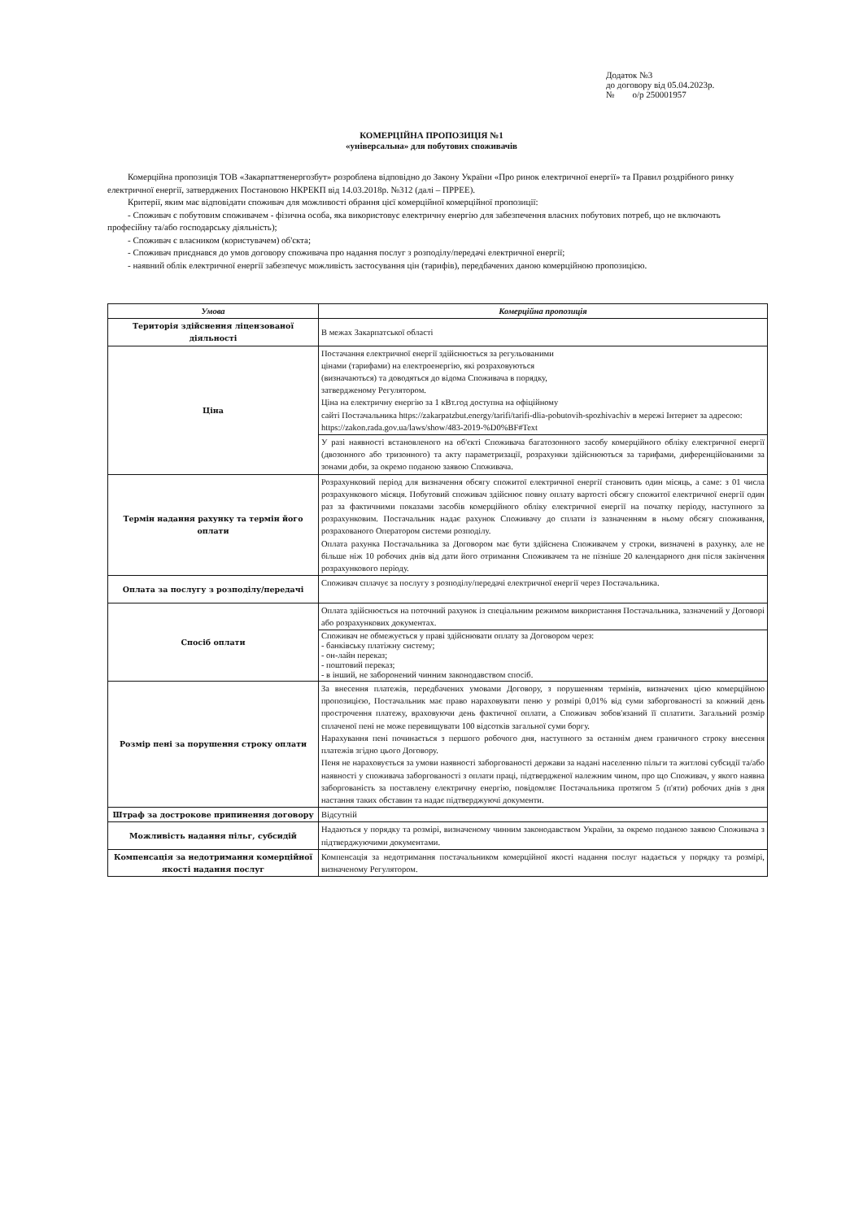Додаток №3
до договору від 05.04.2023р.
№ о/р 250001957
КОМЕРЦІЙНА ПРОПОЗИЦІЯ №1
«універсальна» для побутових споживачів
Комерційна пропозиція ТОВ «Закарпаттяенергозбут» розроблена відповідно до Закону України «Про ринок електричної енергії» та Правил роздрібного ринку електричної енергії, затверджених Постановою НКРЕКП від 14.03.2018р. №312 (далі – ПРРЕЕ).
Критерії, яким має відповідати споживач для можливості обрання цієї комерційної комерційної пропозиції:
- Споживач є побутовим споживачем - фізична особа, яка використовує електричну енергію для забезпечення власних побутових потреб, що не включають професійну та/або господарську діяльність);
- Споживач є власником (користувачем) об'єкта;
- Споживач приєднався до умов договору споживача про надання послуг з розподілу/передачі електричної енергії;
- наявний облік електричної енергії забезпечує можливість застосування цін (тарифів), передбачених даною комерційною пропозицією.
| Умова | Комерційна пропозиція |
| --- | --- |
| Територія здійснення ліцензованої діяльності | В межах Закарпатської області |
| Ціна | Постачання електричної енергії здійснюється за регульованими цінами (тарифами) на електроенергію, які розраховуються (визначаються) та доводяться до відома Споживача в порядку, затвердженому Регулятором. Ціна на електричну енергію за 1 кВт.год доступна на офіційному сайті Постачальника https://zakarpatzbut.energy/tarifi/tarifi-dlia-pobutovih-spozhivachiv в мережі Інтернет за адресою: https://zakon.rada.gov.ua/laws/show/483-2019-%D0%BF#Text |
| | У разі наявності встановленого на об'єкті Споживача багатозонного засобу комерційного обліку електричної енергії (двозонного або тризонного) та акту параметризації, розрахунки здійснюються за тарифами, диференційованими за зонами доби, за окремо поданою заявою Споживача. |
| Термін надання рахунку та термін його оплати | Розрахунковий період для визначення обсягу спожитої електричної енергії становить один місяць, а саме: з 01 числа розрахункового місяця. Побутовий споживач здійснює повну оплату вартості обсягу спожитої електричної енергії один раз за фактичними показами засобів комерційного обліку електричної енергії на початку періоду, наступного за розрахунковим. Постачальник надає рахунок Споживачу до сплати із зазначенням в ньому обсягу споживання, розрахованого Оператором системи розподілу. Оплата рахунка Постачальника за Договором має бути здійснена Споживачем у строки, визначені в рахунку, але не більше ніж 10 робочих днів від дати його отримання Споживачем та не пізніше 20 календарного дня після закінчення розрахункового періоду. |
| Оплата за послугу з розподілу/передачі | Споживач сплачує за послугу з розподілу/передачі електричної енергії через Постачальника. |
| Спосіб оплати | Оплата здійснюється на поточний рахунок із спеціальним режимом використання Постачальника, зазначений у Договорі або розрахункових документах. |
| | Споживач не обмежується у праві здійснювати оплату за Договором через: - банківську платіжну систему; - он-лайн переказ; - поштовий переказ; - в інший, не заборонений чинним законодавством спосіб. |
| Розмір пені за порушення строку оплати | За внесення платежів, передбачених умовами Договору, з порушенням термінів, визначених цією комерційною пропозицією, Постачальник має право нараховувати пеню у розмірі 0,01% від суми заборгованості за кожний день прострочення платежу, враховуючи день фактичної оплати, а Споживач зобов'язаний її сплатити. Загальний розмір сплаченої пені не може перевищувати 100 відсотків загальної суми боргу. Нарахування пені починається з першого робочого дня, наступного за останнім днем граничного строку внесення платежів згідно цього Договору. Пеня не нараховується за умови наявності заборгованості держави за надані населенню пільги та житлові субсидії та/або наявності у споживача заборгованості з оплати праці, підтвердженої належним чином, про що Споживач, у якого наявна заборгованість за поставлену електричну енергію, повідомляє Постачальника протягом 5 (п'яти) робочих днів з дня настання таких обставин та надає підтверджуючі документи. |
| Штраф за дострокове припинення договору | Відсутній |
| Можливість надання пільг, субсидій | Надаються у порядку та розмірі, визначеному чинним законодавством України, за окремо поданою заявою Споживача з підтверджуючими документами. |
| Компенсація за недотримання комерційної якості надання послуг | Компенсація за недотримання постачальником комерційної якості надання послуг надається у порядку та розмірі, визначеному Регулятором. |